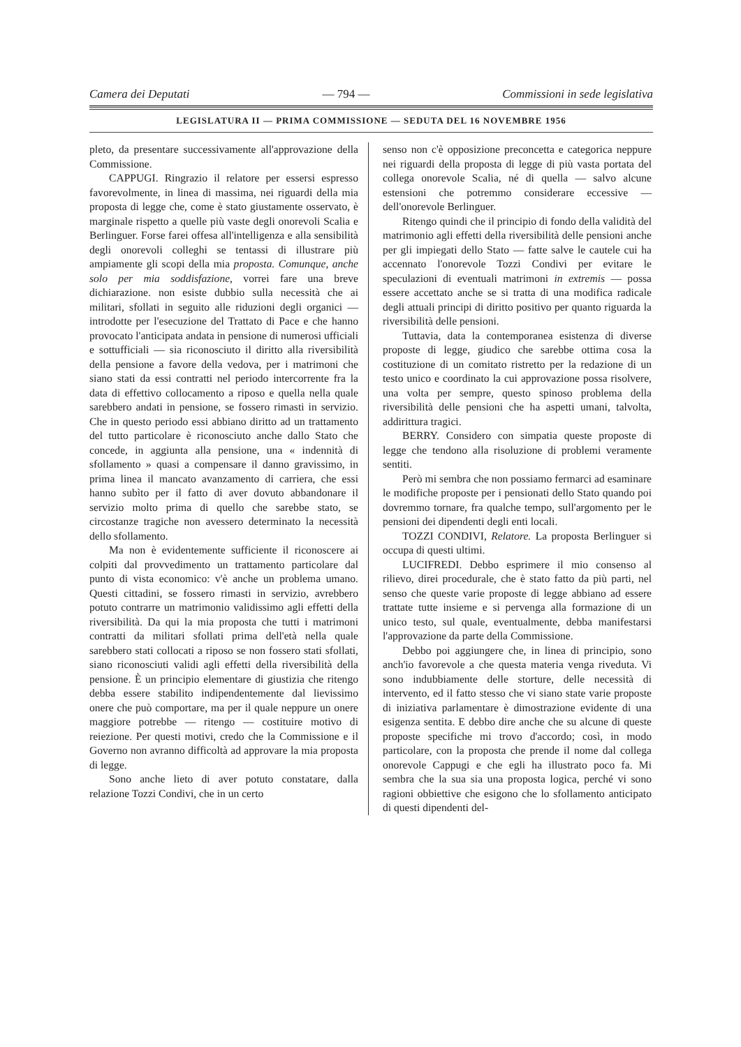Camera dei Deputati — 794 — Commissioni in sede legislativa
LEGISLATURA II — PRIMA COMMISSIONE — SEDUTA DEL 16 NOVEMBRE 1956
pleto, da presentare successivamente all'approvazione della Commissione.
CAPPUGI. Ringrazio il relatore per essersi espresso favorevolmente, in linea di massima, nei riguardi della mia proposta di legge che, come è stato giustamente osservato, è marginale rispetto a quelle più vaste degli onorevoli Scalia e Berlinguer. Forse farei offesa all'intelligenza e alla sensibilità degli onorevoli colleghi se tentassi di illustrare più ampiamente gli scopi della mia proposta. Comunque, anche solo per mia soddisfazione, vorrei fare una breve dichiarazione. non esiste dubbio sulla necessità che ai militari, sfollati in seguito alle riduzioni degli organici — introdotte per l'esecuzione del Trattato di Pace e che hanno provocato l'anticipata andata in pensione di numerosi ufficiali e sottufficiali — sia riconosciuto il diritto alla riversibilità della pensione a favore della vedova, per i matrimoni che siano stati da essi contratti nel periodo intercorrente fra la data di effettivo collocamento a riposo e quella nella quale sarebbero andati in pensione, se fossero rimasti in servizio. Che in questo periodo essi abbiano diritto ad un trattamento del tutto particolare è riconosciuto anche dallo Stato che concede, in aggiunta alla pensione, una « indennità di sfollamento » quasi a compensare il danno gravissimo, in prima linea il mancato avanzamento di carriera, che essi hanno subìto per il fatto di aver dovuto abbandonare il servizio molto prima di quello che sarebbe stato, se circostanze tragiche non avessero determinato la necessità dello sfollamento.
Ma non è evidentemente sufficiente il riconoscere ai colpiti dal provvedimento un trattamento particolare dal punto di vista economico: v'è anche un problema umano. Questi cittadini, se fossero rimasti in servizio, avrebbero potuto contrarre un matrimonio validissimo agli effetti della riversibilità. Da qui la mia proposta che tutti i matrimoni contratti da militari sfollati prima dell'età nella quale sarebbero stati collocati a riposo se non fossero stati sfollati, siano riconosciuti validi agli effetti della riversibilità della pensione. È un principio elementare di giustizia che ritengo debba essere stabilito indipendentemente dal lievissimo onere che può comportare, ma per il quale neppure un onere maggiore potrebbe — ritengo — costituire motivo di reiezione. Per questi motivi, credo che la Commissione e il Governo non avranno difficoltà ad approvare la mia proposta di legge.
Sono anche lieto di aver potuto constatare, dalla relazione Tozzi Condivi, che in un certo
senso non c'è opposizione preconcetta e categorica neppure nei riguardi della proposta di legge di più vasta portata del collega onorevole Scalia, né di quella — salvo alcune estensioni che potremmo considerare eccessive — dell'onorevole Berlinguer.
Ritengo quindi che il principio di fondo della validità del matrimonio agli effetti della riversibilità delle pensioni anche per gli impiegati dello Stato — fatte salve le cautele cui ha accennato l'onorevole Tozzi Condivi per evitare le speculazioni di eventuali matrimoni in extremis — possa essere accettato anche se si tratta di una modifica radicale degli attuali principi di diritto positivo per quanto riguarda la riversibilità delle pensioni.
Tuttavia, data la contemporanea esistenza di diverse proposte di legge, giudico che sarebbe ottima cosa la costituzione di un comitato ristretto per la redazione di un testo unico e coordinato la cui approvazione possa risolvere, una volta per sempre, questo spinoso problema della riversibilità delle pensioni che ha aspetti umani, talvolta, addirittura tragici.
BERRY. Considero con simpatia queste proposte di legge che tendono alla risoluzione di problemi veramente sentiti.
Però mi sembra che non possiamo fermarci ad esaminare le modifiche proposte per i pensionati dello Stato quando poi dovremmo tornare, fra qualche tempo, sull'argomento per le pensioni dei dipendenti degli enti locali.
TOZZI CONDIVI, Relatore. La proposta Berlinguer si occupa di questi ultimi.
LUCIFREDI. Debbo esprimere il mio consenso al rilievo, direi procedurale, che è stato fatto da più parti, nel senso che queste varie proposte di legge abbiano ad essere trattate tutte insieme e si pervenga alla formazione di un unico testo, sul quale, eventualmente, debba manifestarsi l'approvazione da parte della Commissione.
Debbo poi aggiungere che, in linea di principio, sono anch'io favorevole a che questa materia venga riveduta. Vi sono indubbiamente delle storture, delle necessità di intervento, ed il fatto stesso che vi siano state varie proposte di iniziativa parlamentare è dimostrazione evidente di una esigenza sentita. E debbo dire anche che su alcune di queste proposte specifiche mi trovo d'accordo; così, in modo particolare, con la proposta che prende il nome dal collega onorevole Cappugi e che egli ha illustrato poco fa. Mi sembra che la sua sia una proposta logica, perché vi sono ragioni obbiettive che esigono che lo sfollamento anticipato di questi dipendenti del-